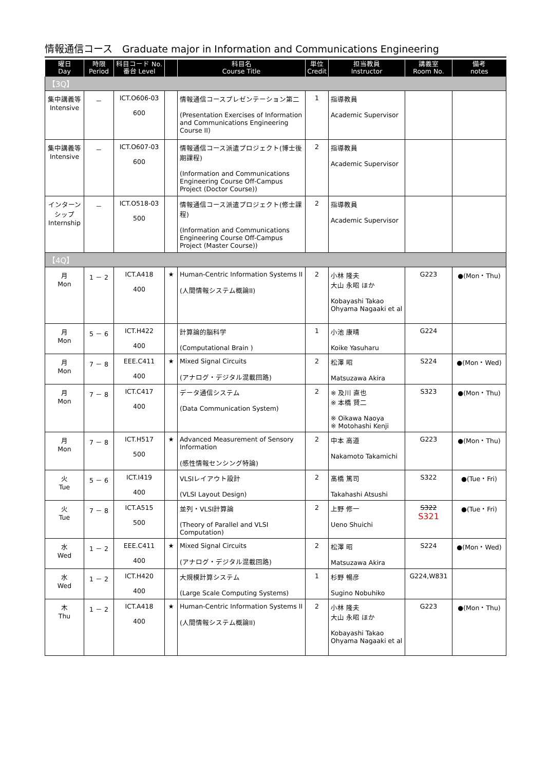情報通信コース　Graduate major in Information and Communications Engineering
| 曜日 Day | 時限 Period | 科目コード No. 番台 Level | | 科目名 Course Title | 単位 Credit | 担当教員 Instructor | 講義室 Room No. | 備考 notes |
| --- | --- | --- | --- | --- | --- | --- | --- | --- |
| 【3Q】 | | | | | | | | |
| 集中講義等 Intensive | － | ICT.O606-03 600 | | 情報通信コースプレゼンテーション第二 (Presentation Exercises of Information and Communications Engineering Course II) | 1 | 指導教員 Academic Supervisor | | |
| 集中講義等 Intensive | － | ICT.O607-03 600 | | 情報通信コース派遣プロジェクト(博士後期課程) (Information and Communications Engineering Course Off-Campus Project (Doctor Course)) | 2 | 指導教員 Academic Supervisor | | |
| インターンシップ Internship | － | ICT.O518-03 500 | | 情報通信コース派遣プロジェクト(修士課程) (Information and Communications Engineering Course Off-Campus Project (Master Course)) | 2 | 指導教員 Academic Supervisor | | |
| 【4Q】 | | | | | | | | |
| 月 Mon | 1 － 2 | ICT.A418 400 | ★ | Human-Centric Information Systems II (人間情報システム概論II) | 2 | 小林 隆夫 大山 永昭 ほか Kobayashi Takao Ohyama Nagaaki et al | G223 | ●(Mon・Thu) |
| 月 Mon | 5 － 6 | ICT.H422 400 | | 計算論的脳科学 (Computational Brain ) | 1 | 小池 康晴 Koike Yasuharu | G224 | |
| 月 Mon | 7 － 8 | EEE.C411 400 | ★ | Mixed Signal Circuits (アナログ・デジタル混載回路) | 2 | 松澤 昭 Matsuzawa Akira | S224 | ●(Mon・Wed) |
| 月 Mon | 7 － 8 | ICT.C417 400 | | データ通信システム (Data Communication System) | 2 | ※ 及川 直也 ※ 本橋 賢二 ※ Oikawa Naoya ※ Motohashi Kenji | S323 | ●(Mon・Thu) |
| 月 Mon | 7 － 8 | ICT.H517 500 | ★ | Advanced Measurement of Sensory Information (感性情報センシング特論) | 2 | 中本 高道 Nakamoto Takamichi | G223 | ●(Mon・Thu) |
| 火 Tue | 5 － 6 | ICT.I419 400 | | VLSIレイアウト設計 (VLSI Layout Design) | 2 | 髙橋 篤司 Takahashi Atsushi | S322 | ●(Tue・Fri) |
| 火 Tue | 7 － 8 | ICT.A515 500 | | 並列・VLSI計算論 (Theory of Parallel and VLSI Computation) | 2 | 上野 修一 Ueno Shuichi | S322 S321 | ●(Tue・Fri) |
| 水 Wed | 1 － 2 | EEE.C411 400 | ★ | Mixed Signal Circuits (アナログ・デジタル混載回路) | 2 | 松澤 昭 Matsuzawa Akira | S224 | ●(Mon・Wed) |
| 水 Wed | 1 － 2 | ICT.H420 400 | | 大規模計算システム (Large Scale Computing Systems) | 1 | 杉野 暢彦 Sugino Nobuhiko | G224,W831 | |
| 木 Thu | 1 － 2 | ICT.A418 400 | ★ | Human-Centric Information Systems II (人間情報システム概論II) | 2 | 小林 隆夫 大山 永昭 ほか Kobayashi Takao Ohyama Nagaaki et al | G223 | ●(Mon・Thu) |